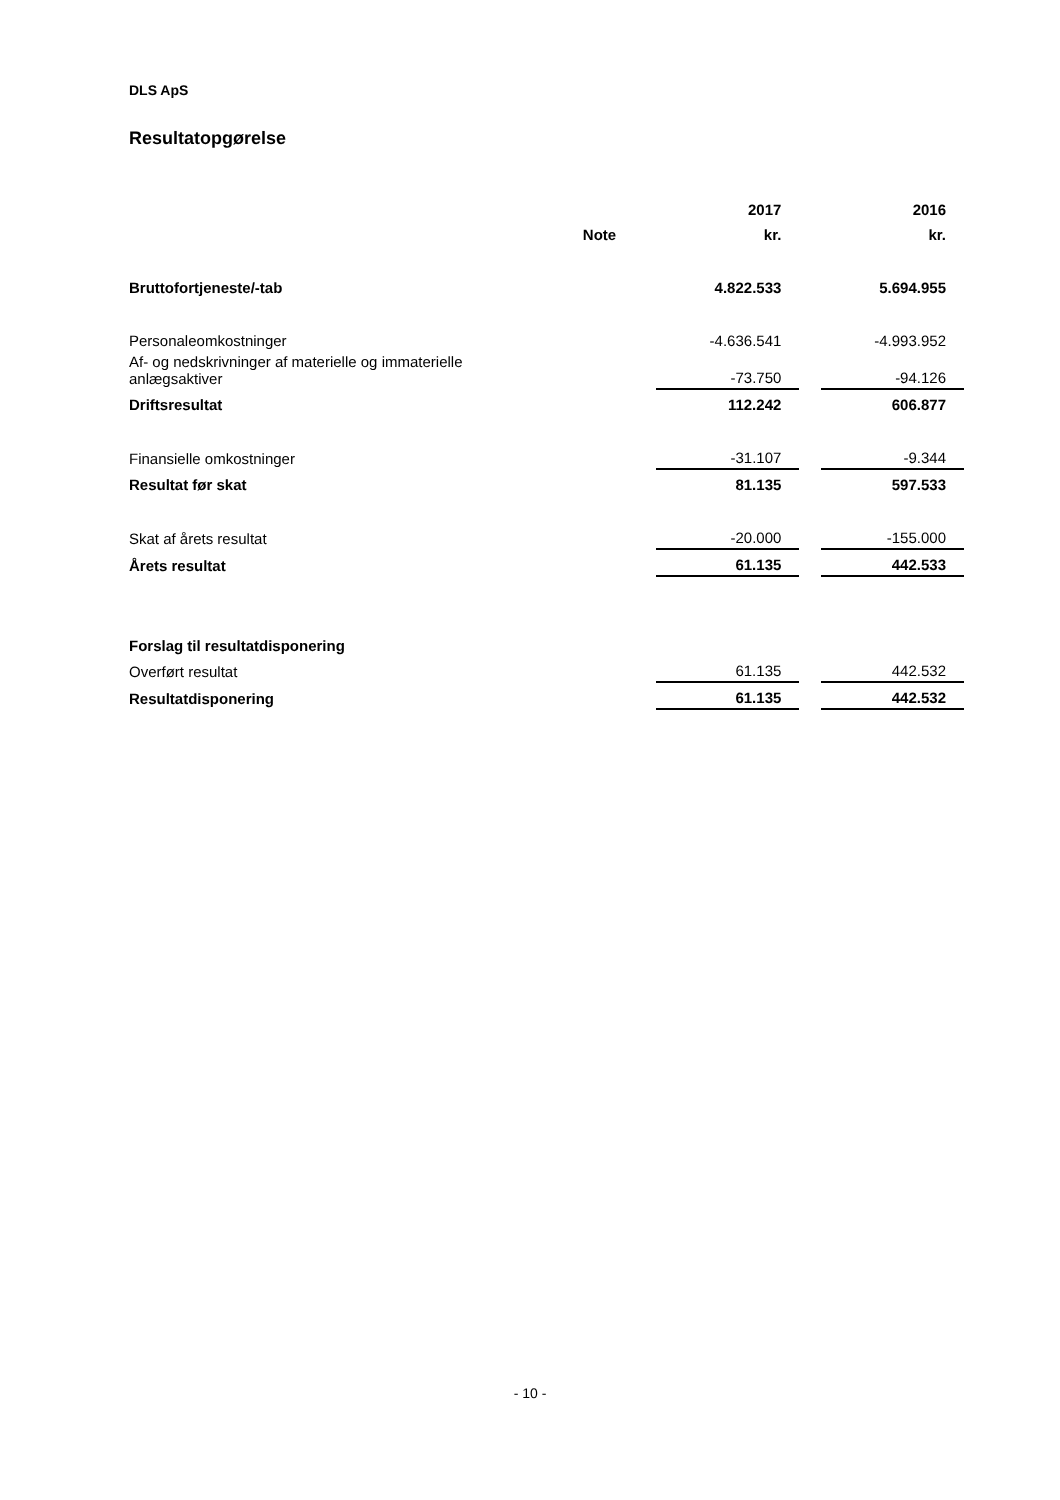DLS ApS
Resultatopgørelse
| | | 2017 | | 2016 |
| | Note | kr. | | kr. |
| Bruttofortjeneste/-tab | | 4.822.533 | | 5.694.955 |
| Personaleomkostninger | | -4.636.541 | | -4.993.952 |
| Af- og nedskrivninger af materielle og immaterielle anlægsaktiver | | -73.750 | | -94.126 |
| Driftsresultat | | 112.242 | | 606.877 |
| Finansielle omkostninger | | -31.107 | | -9.344 |
| Resultat før skat | | 81.135 | | 597.533 |
| Skat af årets resultat | | -20.000 | | -155.000 |
| Årets resultat | | 61.135 | | 442.533 |
| Forslag til resultatdisponering | | | | |
| Overført resultat | | 61.135 | | 442.532 |
| Resultatdisponering | | 61.135 | | 442.532 |
- 10 -